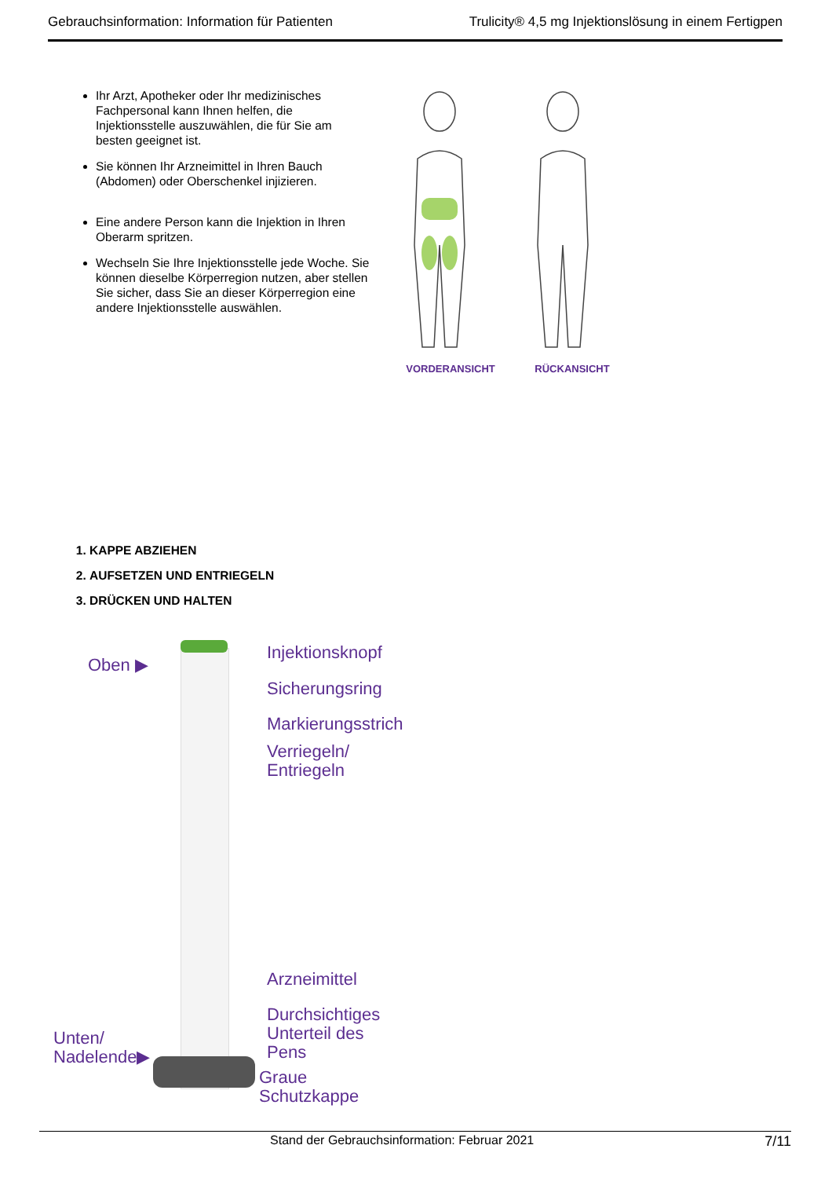Gebrauchsinformation: Information für Patienten Trulicity® 4,5 mg Injektionslösung in einem Fertigpen
Ihr Arzt, Apotheker oder Ihr medizinisches Fachpersonal kann Ihnen helfen, die Injektionsstelle auszuwählen, die für Sie am besten geeignet ist.
Sie können Ihr Arzneimittel in Ihren Bauch (Abdomen) oder Oberschenkel injizieren.
Eine andere Person kann die Injektion in Ihren Oberarm spritzen.
Wechseln Sie Ihre Injektionsstelle jede Woche. Sie können dieselbe Körperregion nutzen, aber stellen Sie sicher, dass Sie an dieser Körperregion eine andere Injektionsstelle auswählen.
VORDERANSICHT RÜCKANSICHT
1. KAPPE ABZIEHEN
2. AUFSETZEN UND ENTRIEGELN
3. DRÜCKEN UND HALTEN
Oben ▶
Injektionsknopf
Sicherungsring
Markierungsstrich
Verriegeln/
Entriegeln
Arzneimittel
Durchsichtiges
Unterteil des
Pens
Unten/
Nadelende▶
Graue
Schutzkappe
Stand der Gebrauchsinformation: Februar 2021 7/11